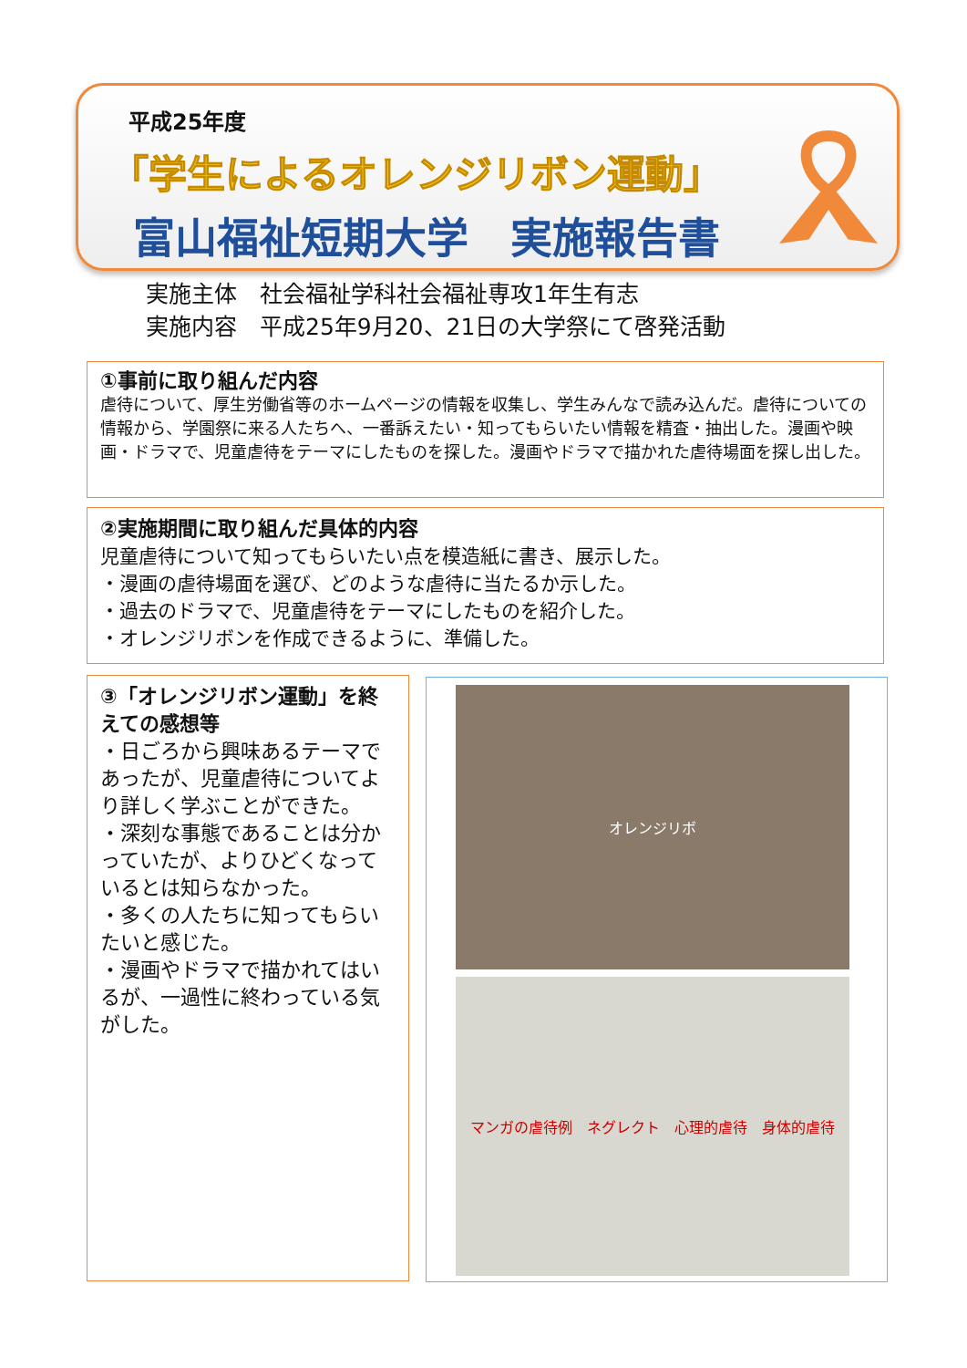平成25年度
「学生によるオレンジリボン運動」
富山福祉短期大学　実施報告書
実施主体　社会福祉学科社会福祉専攻1年生有志
実施内容　平成25年9月20、21日の大学祭にて啓発活動
①事前に取り組んだ内容
虐待について、厚生労働省等のホームページの情報を収集し、学生みんなで読み込んだ。虐待についての情報から、学園祭に来る人たちへ、一番訴えたい・知ってもらいたい情報を精査・抽出した。漫画や映画・ドラマで、児童虐待をテーマにしたものを探した。漫画やドラマで描かれた虐待場面を探し出した。
②実施期間に取り組んだ具体的内容
児童虐待について知ってもらいたい点を模造紙に書き、展示した。
・漫画の虐待場面を選び、どのような虐待に当たるか示した。
・過去のドラマで、児童虐待をテーマにしたものを紹介した。
・オレンジリボンを作成できるように、準備した。
③「オレンジリボン運動」を終えての感想等
・日ごろから興味あるテーマであったが、児童虐待についてより詳しく学ぶことができた。
・深刻な事態であることは分かっていたが、よりひどくなっているとは知らなかった。
・多くの人たちに知ってもらいたいと感じた。
・漫画やドラマで描かれてはいるが、一過性に終わっている気がした。
オレンジリボ
マンガの虐待例　ネグレクト　心理的虐待　身体的虐待